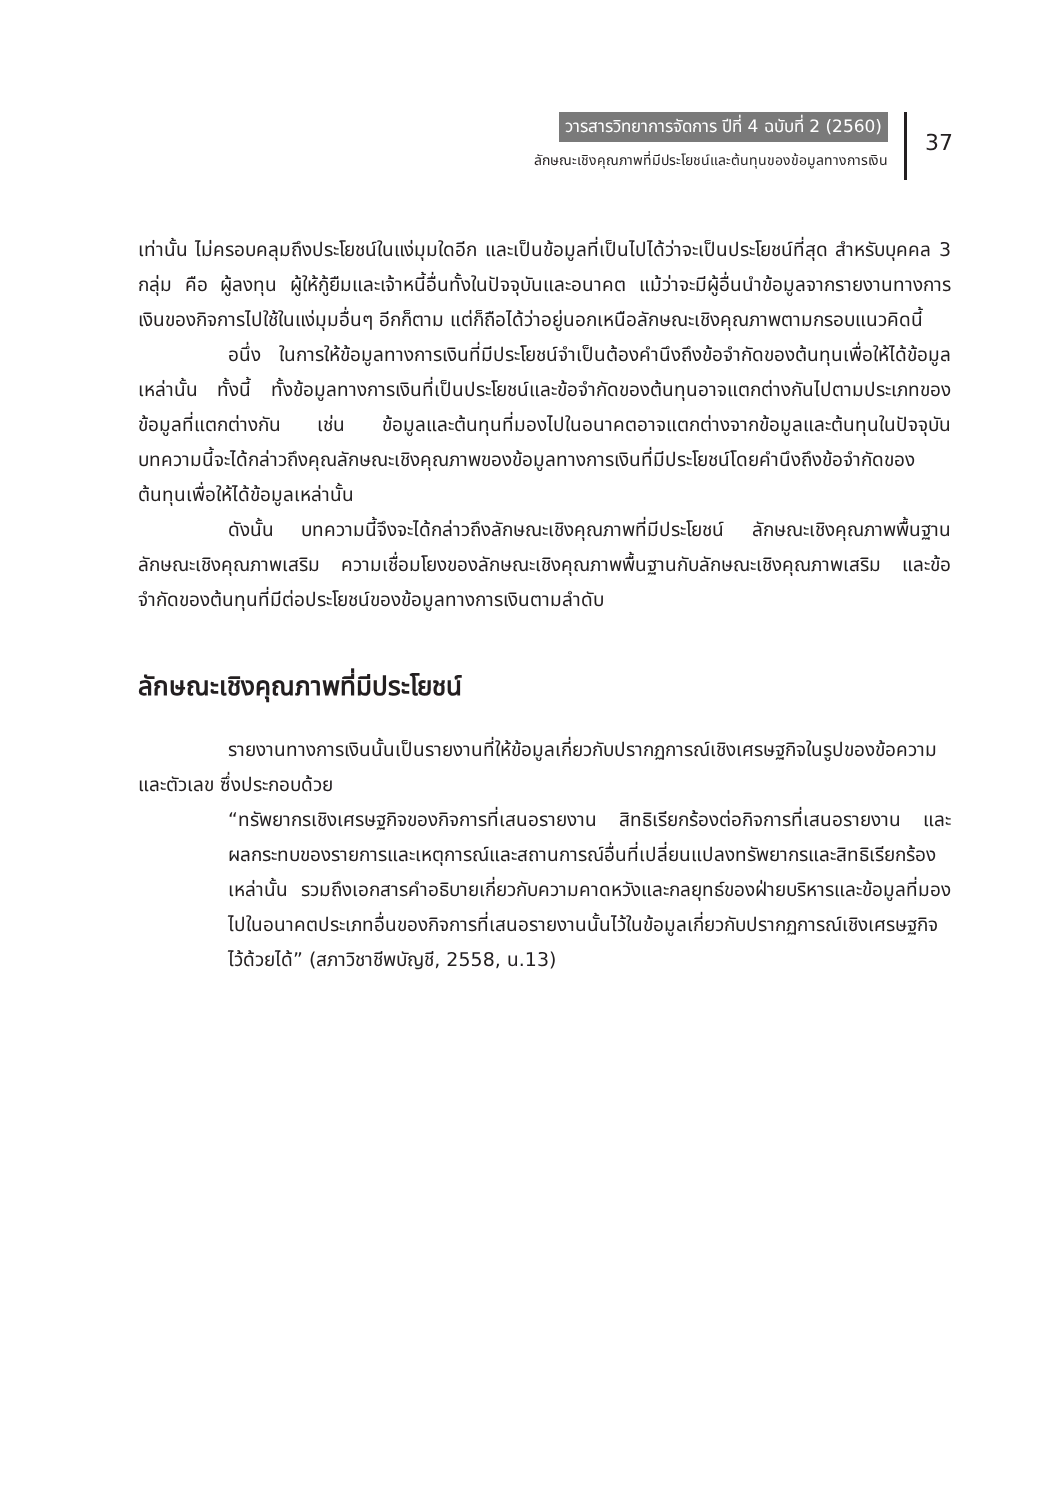วารสารวิทยาการจัดการ ปีที่ 4 ฉบับที่ 2 (2560)
ลักษณะเชิงคุณภาพที่มีประโยชน์และต้นทุนของข้อมูลทางการเงิน
37
เท่านั้น ไม่ครอบคลุมถึงประโยชน์ในแง่มุมใดอีก และเป็นข้อมูลที่เป็นไปได้ว่าจะเป็นประโยชน์ที่สุด สำหรับบุคคล 3 กลุ่ม คือ ผู้ลงทุน ผู้ให้กู้ยืมและเจ้าหนี้อื่นทั้งในปัจจุบันและอนาคต แม้ว่าจะมีผู้อื่นนำข้อมูลจากรายงานทางการเงินของกิจการไปใช้ในแง่มุมอื่นๆ อีกก็ตาม แต่ก็ถือได้ว่าอยู่นอกเหนือลักษณะเชิงคุณภาพตามกรอบแนวคิดนี้
อนึ่ง ในการให้ข้อมูลทางการเงินที่มีประโยชน์จำเป็นต้องคำนึงถึงข้อจำกัดของต้นทุนเพื่อให้ได้ข้อมูลเหล่านั้น ทั้งนี้ ทั้งข้อมูลทางการเงินที่เป็นประโยชน์และข้อจำกัดของต้นทุนอาจแตกต่างกันไปตามประเภทของข้อมูลที่แตกต่างกัน เช่น ข้อมูลและต้นทุนที่มองไปในอนาคตอาจแตกต่างจากข้อมูลและต้นทุนในปัจจุบัน บทความนี้จะได้กล่าวถึงคุณลักษณะเชิงคุณภาพของข้อมูลทางการเงินที่มีประโยชน์โดยคำนึงถึงข้อจำกัดของต้นทุนเพื่อให้ได้ข้อมูลเหล่านั้น
ดังนั้น บทความนี้จึงจะได้กล่าวถึงลักษณะเชิงคุณภาพที่มีประโยชน์ ลักษณะเชิงคุณภาพพื้นฐาน ลักษณะเชิงคุณภาพเสริม ความเชื่อมโยงของลักษณะเชิงคุณภาพพื้นฐานกับลักษณะเชิงคุณภาพเสริม และข้อจำกัดของต้นทุนที่มีต่อประโยชน์ของข้อมูลทางการเงินตามลำดับ
ลักษณะเชิงคุณภาพที่มีประโยชน์
รายงานทางการเงินนั้นเป็นรายงานที่ให้ข้อมูลเกี่ยวกับปรากฏการณ์เชิงเศรษฐกิจในรูปของข้อความและตัวเลข ซึ่งประกอบด้วย
“ทรัพยากรเชิงเศรษฐกิจของกิจการที่เสนอรายงาน สิทธิเรียกร้องต่อกิจการที่เสนอรายงาน และผลกระทบของรายการและเหตุการณ์และสถานการณ์อื่นที่เปลี่ยนแปลงทรัพยากรและสิทธิเรียกร้องเหล่านั้น รวมถึงเอกสารคำอธิบายเกี่ยวกับความคาดหวังและกลยุทธ์ของฝ่ายบริหารและข้อมูลที่มองไปในอนาคตประเภทอื่นของกิจการที่เสนอรายงานนั้นไว้ในข้อมูลเกี่ยวกับปรากฏการณ์เชิงเศรษฐกิจไว้ด้วยได้” (สภาวิชาชีพบัญชี, 2558, น.13)